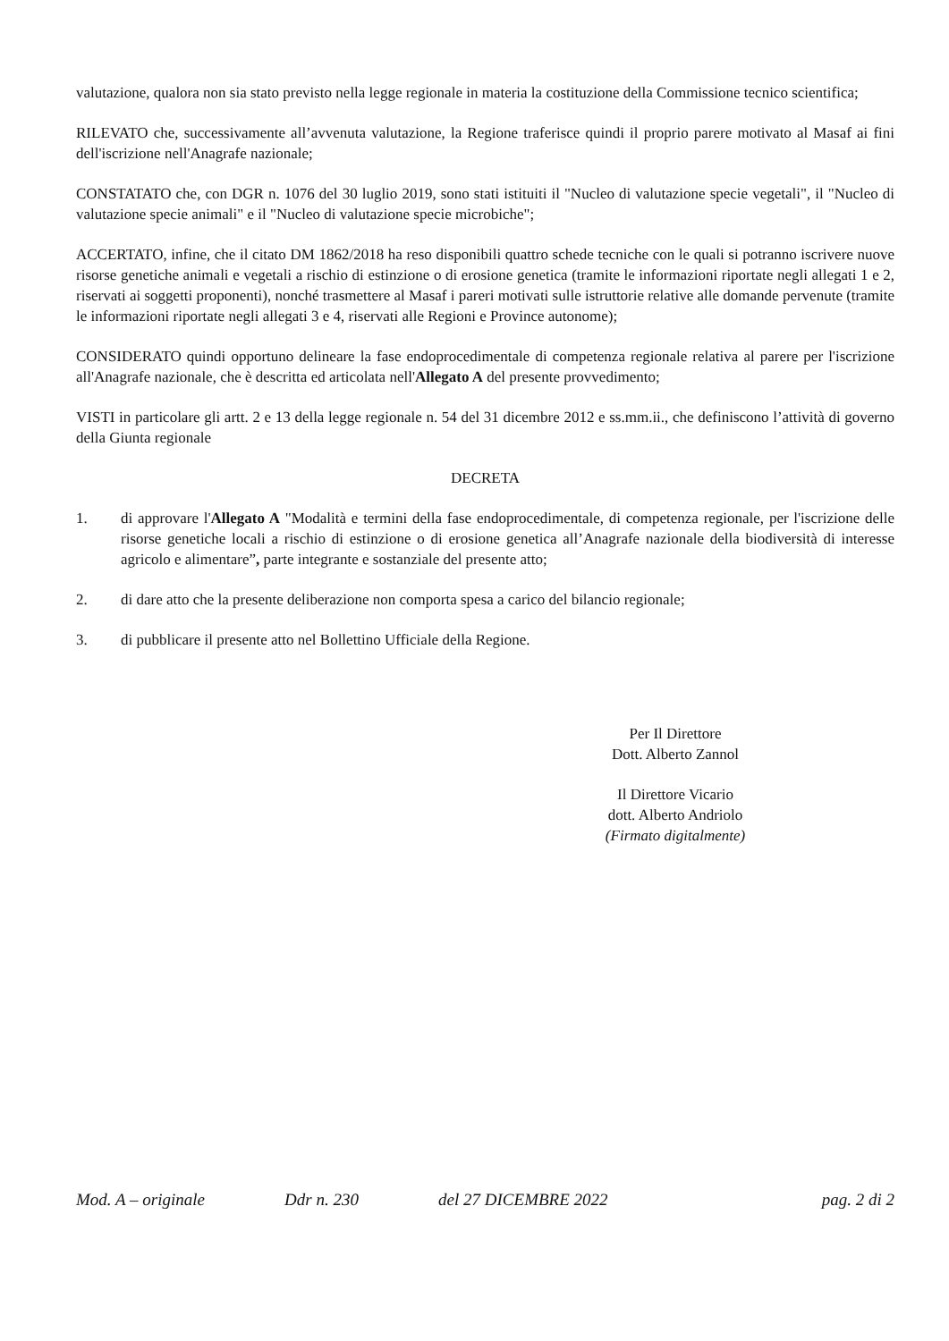valutazione, qualora non sia stato previsto nella legge regionale in materia la costituzione della Commissione tecnico scientifica;
RILEVATO che, successivamente all’avvenuta valutazione, la Regione traferisce quindi il proprio parere motivato al Masaf ai fini dell'iscrizione nell'Anagrafe nazionale;
CONSTATATO che, con DGR n. 1076 del 30 luglio 2019, sono stati istituiti il "Nucleo di valutazione specie vegetali", il "Nucleo di valutazione specie animali" e il "Nucleo di valutazione specie microbiche";
ACCERTATO, infine, che il citato DM 1862/2018 ha reso disponibili quattro schede tecniche con le quali si potranno iscrivere nuove risorse genetiche animali e vegetali a rischio di estinzione o di erosione genetica (tramite le informazioni riportate negli allegati 1 e 2, riservati ai soggetti proponenti), nonché trasmettere al Masaf i pareri motivati sulle istruttorie relative alle domande pervenute (tramite le informazioni riportate negli allegati 3 e 4, riservati alle Regioni e Province autonome);
CONSIDERATO quindi opportuno delineare la fase endoprocedimentale di competenza regionale relativa al parere per l'iscrizione all'Anagrafe nazionale, che è descritta ed articolata nell'Allegato A del presente provvedimento;
VISTI in particolare gli artt. 2 e 13 della legge regionale n. 54 del 31 dicembre 2012 e ss.mm.ii., che definiscono l’attività di governo della Giunta regionale
DECRETA
1. di approvare l'Allegato A "Modalità e termini della fase endoprocedimentale, di competenza regionale, per l'iscrizione delle risorse genetiche locali a rischio di estinzione o di erosione genetica all’Anagrafe nazionale della biodiversità di interesse agricolo e alimentare”, parte integrante e sostanziale del presente atto;
2. di dare atto che la presente deliberazione non comporta spesa a carico del bilancio regionale;
3. di pubblicare il presente atto nel Bollettino Ufficiale della Regione.
Per Il Direttore
Dott. Alberto Zannol
Il Direttore Vicario
dott. Alberto Andriolo
(Firmato digitalmente)
Mod. A – originale Ddr n. 230 del 27 DICEMBRE 2022 pag. 2 di 2